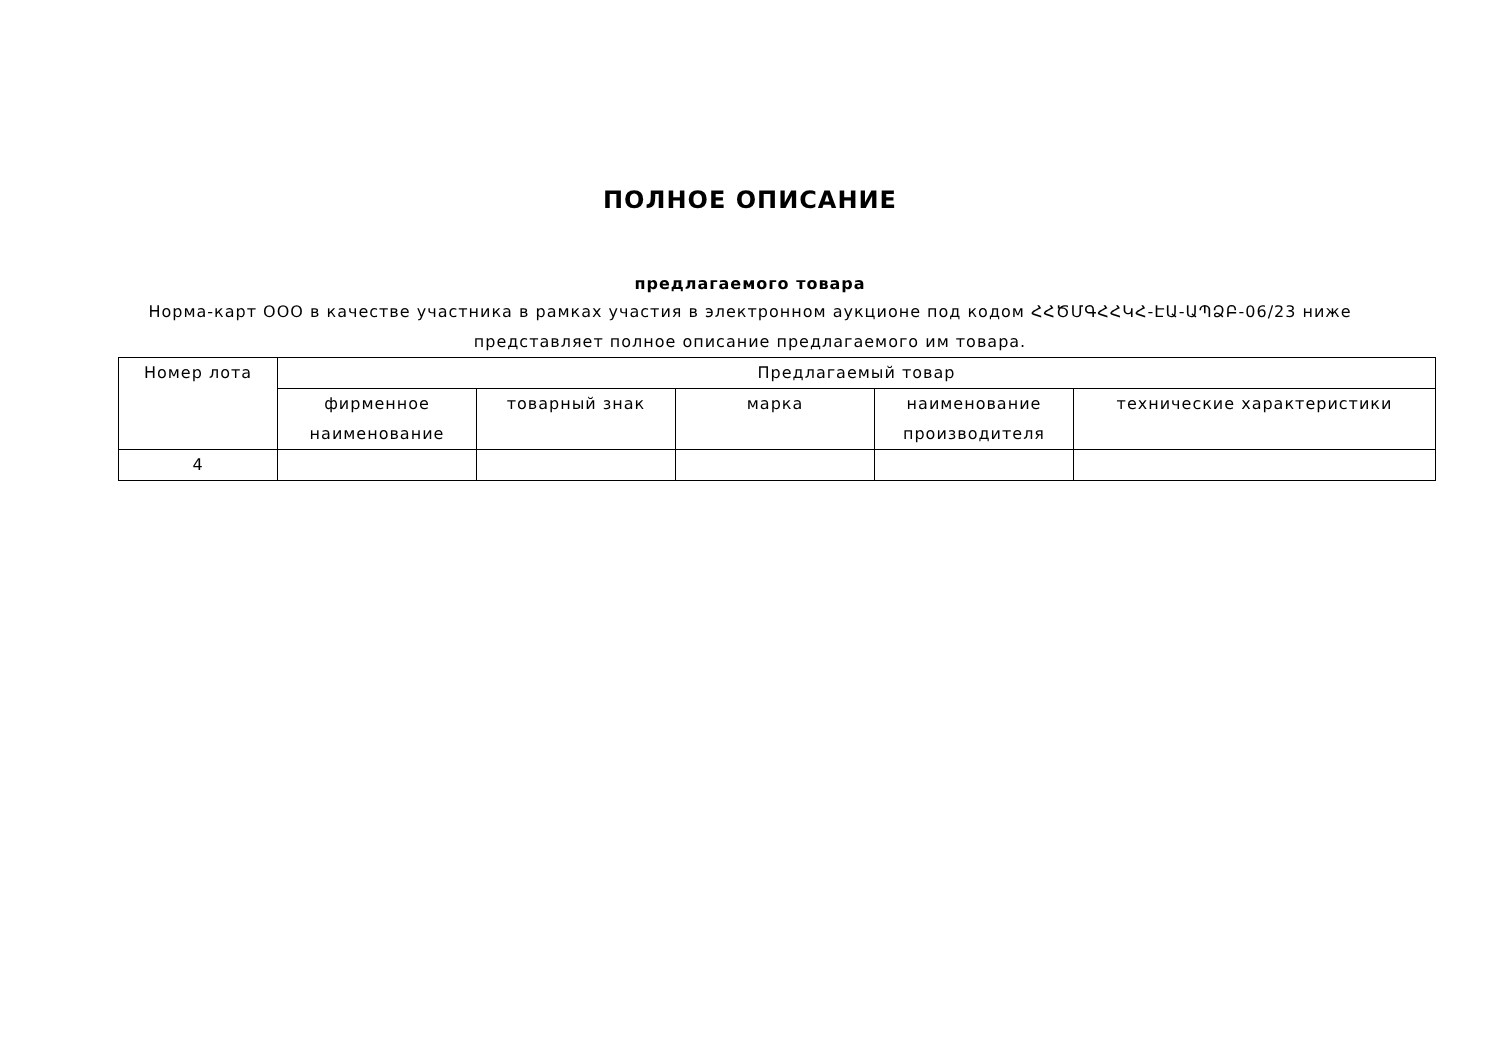ПОЛНОЕ ОПИСАНИЕ
предлагаемого товара
Норма-карт ООО в качестве участника в рамках участия в электронном аукционе под кодом ՀՀԾՄԳՀՀԿՀ-ԷԱ-ԱՊՁԲ-06/23 ниже представляет полное описание предлагаемого им товара.
| Номер лота | Предлагаемый товар | | | | |
| --- | --- | --- | --- | --- | --- |
| | фирменное наименование | товарный знак | марка | наименование производителя | технические характеристики |
| 4 | | | | | |